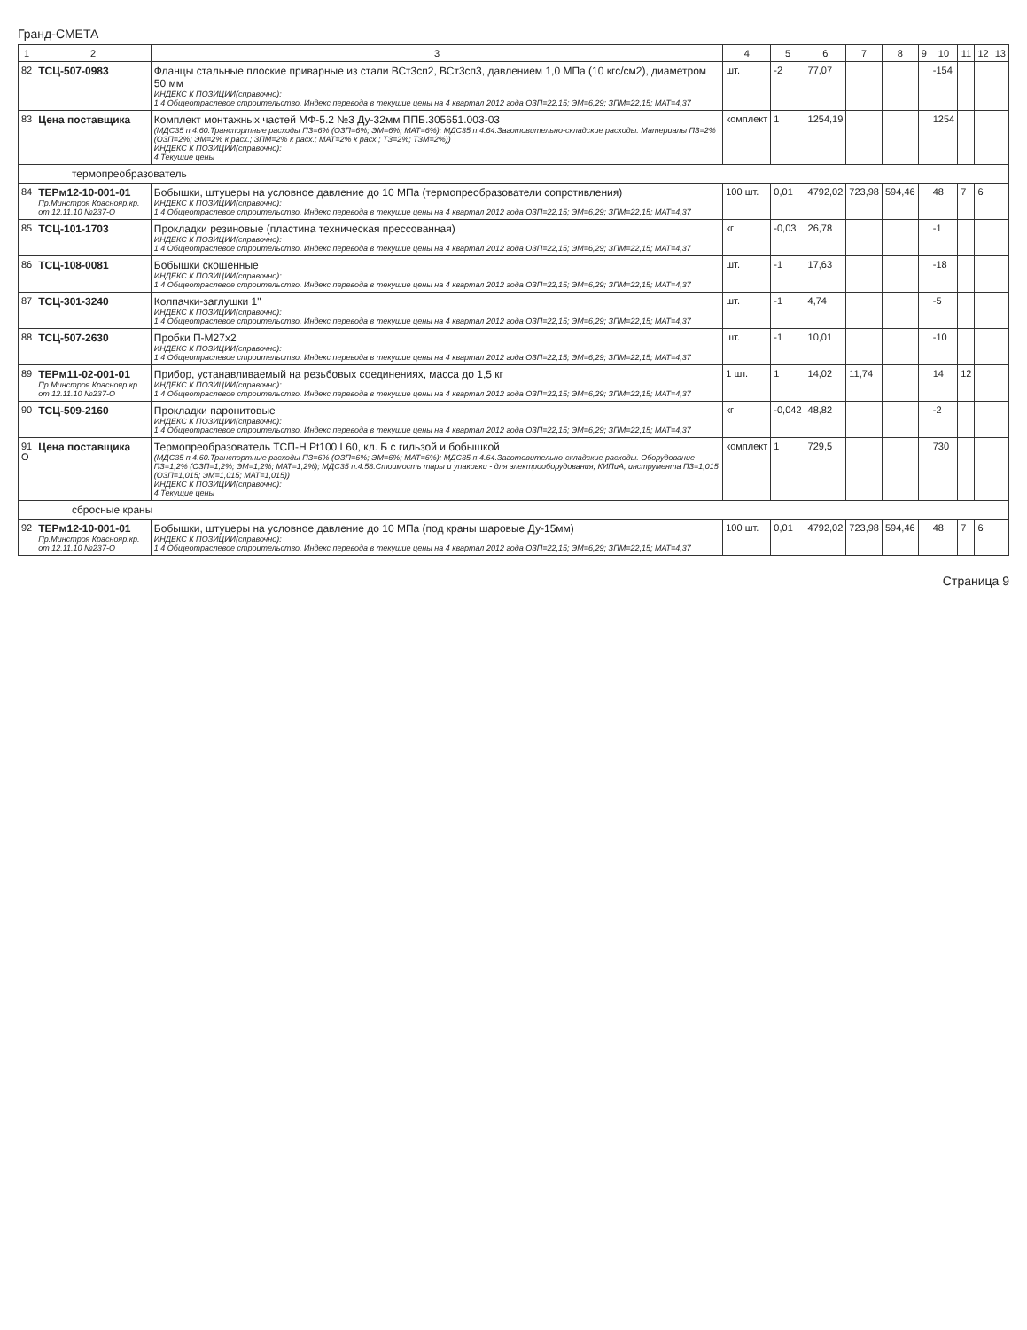Гранд-СМЕТА
| 1 | 2 | 3 | 4 | 5 | 6 | 7 | 8 | 9 | 10 | 11 | 12 | 13 |
| --- | --- | --- | --- | --- | --- | --- | --- | --- | --- | --- | --- | --- |
| 82 | ТСЦ-507-0983 | Фланцы стальные плоские приварные из стали ВСт3сп2, ВСт3сп3, давлением 1,0 МПа (10 кгс/см2), диаметром 50 мм ИНДЕКС К ПОЗИЦИИ(справочно): 1 4 Общеотраслевое строительство. Индекс перевода в текущие цены на 4 квартал 2012 года ОЗП=22,15; ЭМ=6,29; ЗПМ=22,15; МАТ=4,37 | шт. | -2 | 77,07 | | | | -154 | | | |
| 83 | Цена поставщика | Комплект монтажных частей МФ-5.2 №3 Ду-32мм ППБ.305651.003-03 (МДС35 п.4.60.Транспортные расходы ПЗ=6% (ОЗП=6%; ЭМ=6%; МАТ=6%); МДС35 п.4.64.Заготовительно-складские расходы. Материалы ПЗ=2% (ОЗП=2%; ЭМ=2% к расх.; ЗПМ=2% к расх.; МАТ=2% к расх.; ТЗ=2%; ТЗМ=2%)) ИНДЕКС К ПОЗИЦИИ(справочно): 4 Текущие цены | комплект | 1 | 1254,19 | | | | 1254 | | | |
| термопреобразователь | | | | | | | | | | | | |
| 84 | ТЕРм12-10-001-01 Пр.Минстроя Краснояр.кр. от 12.11.10 №237-О | Бобышки, штуцеры на условное давление до 10 МПа (термопреобразователи сопротивления) ИНДЕКС К ПОЗИЦИИ(справочно): 1 4 Общеотраслевое строительство. Индекс перевода в текущие цены на 4 квартал 2012 года ОЗП=22,15; ЭМ=6,29; ЗПМ=22,15; МАТ=4,37 | 100 шт. | 0,01 | 4792,02 | 723,98 | 594,46 | | 48 | 7 | 6 | |
| 85 | ТСЦ-101-1703 | Прокладки резиновые (пластина техническая прессованная) ИНДЕКС К ПОЗИЦИИ(справочно): 1 4 Общеотраслевое строительство. Индекс перевода в текущие цены на 4 квартал 2012 года ОЗП=22,15; ЭМ=6,29; ЗПМ=22,15; МАТ=4,37 | кг | -0,03 | 26,78 | | | | -1 | | | |
| 86 | ТСЦ-108-0081 | Бобышки скошенные ИНДЕКС К ПОЗИЦИИ(справочно): 1 4 Общеотраслевое строительство. Индекс перевода в текущие цены на 4 квартал 2012 года ОЗП=22,15; ЭМ=6,29; ЗПМ=22,15; МАТ=4,37 | шт. | -1 | 17,63 | | | | -18 | | | |
| 87 | ТСЦ-301-3240 | Колпачки-заглушки 1" ИНДЕКС К ПОЗИЦИИ(справочно): 1 4 Общеотраслевое строительство. Индекс перевода в текущие цены на 4 квартал 2012 года ОЗП=22,15; ЭМ=6,29; ЗПМ=22,15; МАТ=4,37 | шт. | -1 | 4,74 | | | | -5 | | | |
| 88 | ТСЦ-507-2630 | Пробки П-М27х2 ИНДЕКС К ПОЗИЦИИ(справочно): 1 4 Общеотраслевое строительство. Индекс перевода в текущие цены на 4 квартал 2012 года ОЗП=22,15; ЭМ=6,29; ЗПМ=22,15; МАТ=4,37 | шт. | -1 | 10,01 | | | | -10 | | | |
| 89 | ТЕРм11-02-001-01 Пр.Минстроя Краснояр.кр. от 12.11.10 №237-О | Прибор, устанавливаемый на резьбовых соединениях, масса до 1,5 кг ИНДЕКС К ПОЗИЦИИ(справочно): 1 4 Общеотраслевое строительство. Индекс перевода в текущие цены на 4 квартал 2012 года ОЗП=22,15; ЭМ=6,29; ЗПМ=22,15; МАТ=4,37 | 1 шт. | 1 | 14,02 | 11,74 | | | 14 | 12 | | |
| 90 | ТСЦ-509-2160 | Прокладки паронитовые ИНДЕКС К ПОЗИЦИИ(справочно): 1 4 Общеотраслевое строительство. Индекс перевода в текущие цены на 4 квартал 2012 года ОЗП=22,15; ЭМ=6,29; ЗПМ=22,15; МАТ=4,37 | кг | -0,042 | 48,82 | | | | -2 | | | |
| 91 О | Цена поставщика | Термопреобразователь ТСП-Н Pt100 L60, кл. Б с гильзой и бобышкой (МДС35 п.4.60.Транспортные расходы ПЗ=6% (ОЗП=6%; ЭМ=6%; МАТ=6%); МДС35 п.4.64.Заготовительно-складские расходы. Оборудование ПЗ=1,2% (ОЗП=1,2%; ЭМ=1,2%; МАТ=1,2%); МДС35 п.4.58.Стоимость тары и упаковки - для электрооборудования, КИПиА, инструмента ПЗ=1,015 (ОЗП=1,015; ЭМ=1,015; МАТ=1,015)) ИНДЕКС К ПОЗИЦИИ(справочно): 4 Текущие цены | комплект | 1 | 729,5 | | | | 730 | | | |
| сбросные краны | | | | | | | | | | | | |
| 92 | ТЕРм12-10-001-01 Пр.Минстроя Краснояр.кр. от 12.11.10 №237-О | Бобышки, штуцеры на условное давление до 10 МПа (под краны шаровые Ду-15мм) ИНДЕКС К ПОЗИЦИИ(справочно): 1 4 Общеотраслевое строительство. Индекс перевода в текущие цены на 4 квартал 2012 года ОЗП=22,15; ЭМ=6,29; ЗПМ=22,15; МАТ=4,37 | 100 шт. | 0,01 | 4792,02 | 723,98 | 594,46 | | 48 | 7 | 6 | |
Страница 9